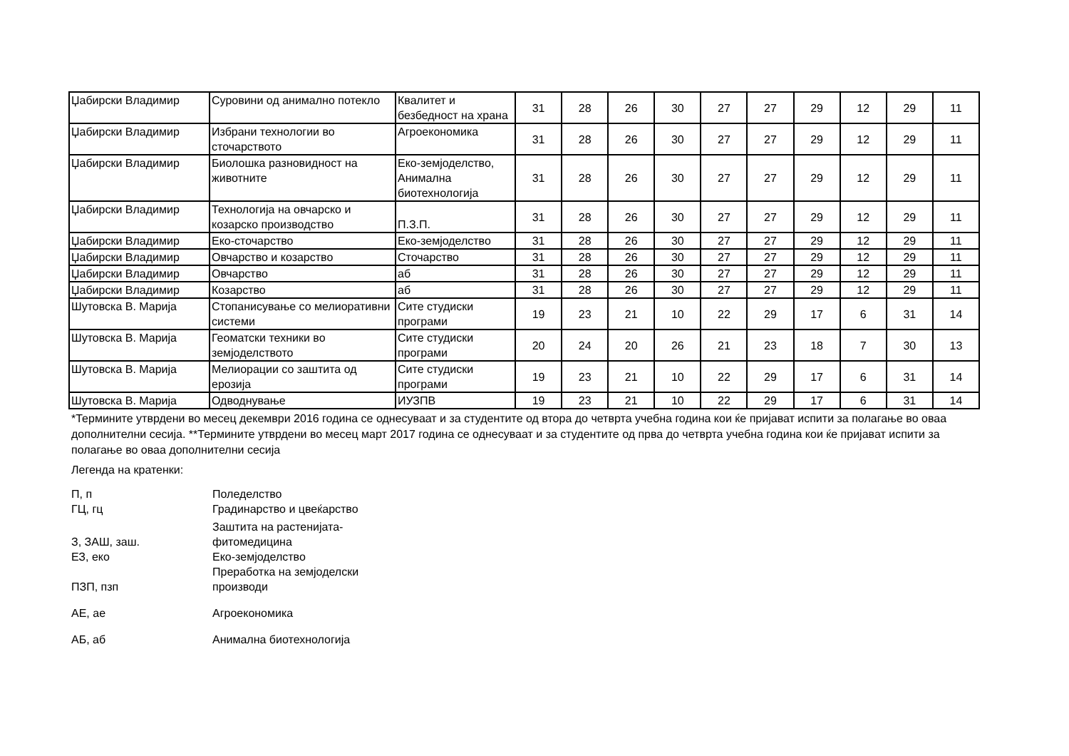| Џабирски Владимир | Суровини од анимално потекло | Квалитет и безбедност на храна | 31 | 28 | 26 | 30 | 27 | 27 | 29 | 12 | 29 | 11 |
| Џабирски Владимир | Избрани технологии во сточарството | Агроекономика | 31 | 28 | 26 | 30 | 27 | 27 | 29 | 12 | 29 | 11 |
| Џабирски Владимир | Биолошка разновидност на животните | Еко-земјоделство, Анимална биотехнологија | 31 | 28 | 26 | 30 | 27 | 27 | 29 | 12 | 29 | 11 |
| Џабирски Владимир | Технологија на овчарско и козарско производство | П.З.П. | 31 | 28 | 26 | 30 | 27 | 27 | 29 | 12 | 29 | 11 |
| Џабирски Владимир | Еко-сточарство | Еко-земјоделство | 31 | 28 | 26 | 30 | 27 | 27 | 29 | 12 | 29 | 11 |
| Џабирски Владимир | Овчарство и козарство | Сточарство | 31 | 28 | 26 | 30 | 27 | 27 | 29 | 12 | 29 | 11 |
| Џабирски Владимир | Овчарство | аб | 31 | 28 | 26 | 30 | 27 | 27 | 29 | 12 | 29 | 11 |
| Џабирски Владимир | Козарство | аб | 31 | 28 | 26 | 30 | 27 | 27 | 29 | 12 | 29 | 11 |
| Шутовска В. Марија | Стопанисување со мелиоративни системи | Сите студиски програми | 19 | 23 | 21 | 10 | 22 | 29 | 17 | 6 | 31 | 14 |
| Шутовска В. Марија | Геоматски техники во земјоделството | Сите студиски програми | 20 | 24 | 20 | 26 | 21 | 23 | 18 | 7 | 30 | 13 |
| Шутовска В. Марија | Мелиорации со заштита од ерозија | Сите студиски програми | 19 | 23 | 21 | 10 | 22 | 29 | 17 | 6 | 31 | 14 |
| Шутовска В. Марија | Одводнување | ИУЗПВ | 19 | 23 | 21 | 10 | 22 | 29 | 17 | 6 | 31 | 14 |
*Термините утврдени во месец декември 2016 година се однесуваат и за студентите од втора до четврта учебна година кои ќе пријават испити за полагање во оваа дополнителни сесија. **Термините утврдени во месец март 2017 година се однесуваат и за студентите од прва до четврта учебна година кои ќе пријават испити за полагање во оваа дополнителни сесија
Легенда на кратенки:
| П, п | Поледелство |
| ГЦ, гц | Градинарство и цвеќарство |
| З, ЗАШ, заш. | Заштита на растенијата- фитомедицина |
| ЕЗ, еко | Еко-земјоделство |
| ПЗП, пзп | Преработка на земјоделски производи |
| АЕ, ае | Агроекономика |
| АБ, аб | Анимална биотехнологија |